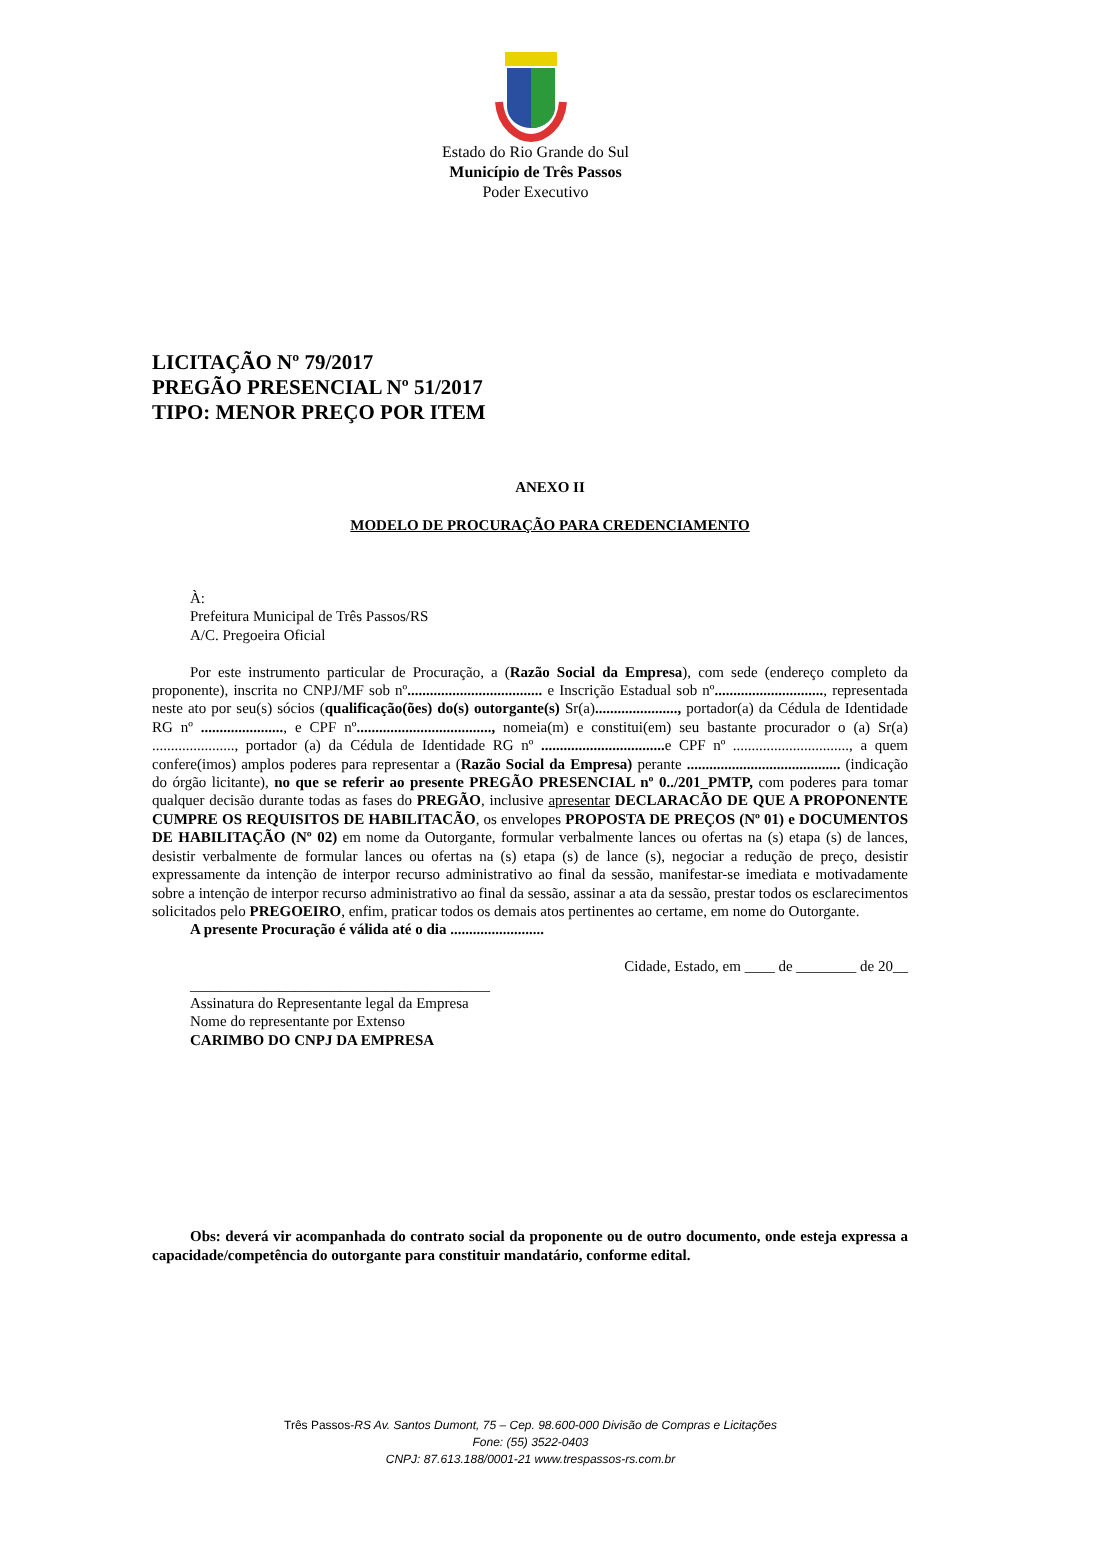Estado do Rio Grande do Sul
Município de Três Passos
Poder Executivo
LICITAÇÃO Nº 79/2017
PREGÃO PRESENCIAL Nº 51/2017
TIPO: MENOR PREÇO POR ITEM
ANEXO II
MODELO DE PROCURAÇÃO PARA CREDENCIAMENTO
À:
Prefeitura Municipal de Três Passos/RS
A/C. Pregoeira Oficial
Por este instrumento particular de Procuração, a (Razão Social da Empresa), com sede (endereço completo da proponente), inscrita no CNPJ/MF sob nº.................................... e Inscrição Estadual sob nº............................., representada neste ato por seu(s) sócios (qualificação(ões) do(s) outorgante(s) Sr(a)......................, portador(a) da Cédula de Identidade RG nº ......................, e CPF nº...................................., nomeia(m) e constitui(em) seu bastante procurador o (a) Sr(a) ......................, portador (a) da Cédula de Identidade RG nº ................................. e CPF nº ..............................., a quem confere(imos) amplos poderes para representar a (Razão Social da Empresa) perante ......................................... (indicação do órgão licitante), no que se referir ao presente PREGÃO PRESENCIAL nº 0../201_PMTP, com poderes para tomar qualquer decisão durante todas as fases do PREGÃO, inclusive apresentar DECLARACÃO DE QUE A PROPONENTE CUMPRE OS REQUISITOS DE HABILITACÃO, os envelopes PROPOSTA DE PREÇOS (Nº 01) e DOCUMENTOS DE HABILITAÇÃO (Nº 02) em nome da Outorgante, formular verbalmente lances ou ofertas na (s) etapa (s) de lances, desistir verbalmente de formular lances ou ofertas na (s) etapa (s) de lance (s), negociar a redução de preço, desistir expressamente da intenção de interpor recurso administrativo ao final da sessão, manifestar-se imediata e motivadamente sobre a intenção de interpor recurso administrativo ao final da sessão, assinar a ata da sessão, prestar todos os esclarecimentos solicitados pelo PREGOEIRO, enfim, praticar todos os demais atos pertinentes ao certame, em nome do Outorgante.
A presente Procuração é válida até o dia .........................
Cidade, Estado, em ____ de ________ de 20__
________________________________________
Assinatura do Representante legal da Empresa
Nome do representante por Extenso
CARIMBO DO CNPJ DA EMPRESA
Obs: deverá vir acompanhada do contrato social da proponente ou de outro documento, onde esteja expressa a capacidade/competência do outorgante para constituir mandatário, conforme edital.
Três Passos-RS Av. Santos Dumont, 75 – Cep. 98.600-000 Divisão de Compras e Licitações
Fone: (55) 3522-0403
CNPJ: 87.613.188/0001-21 www.trespassos-rs.com.br